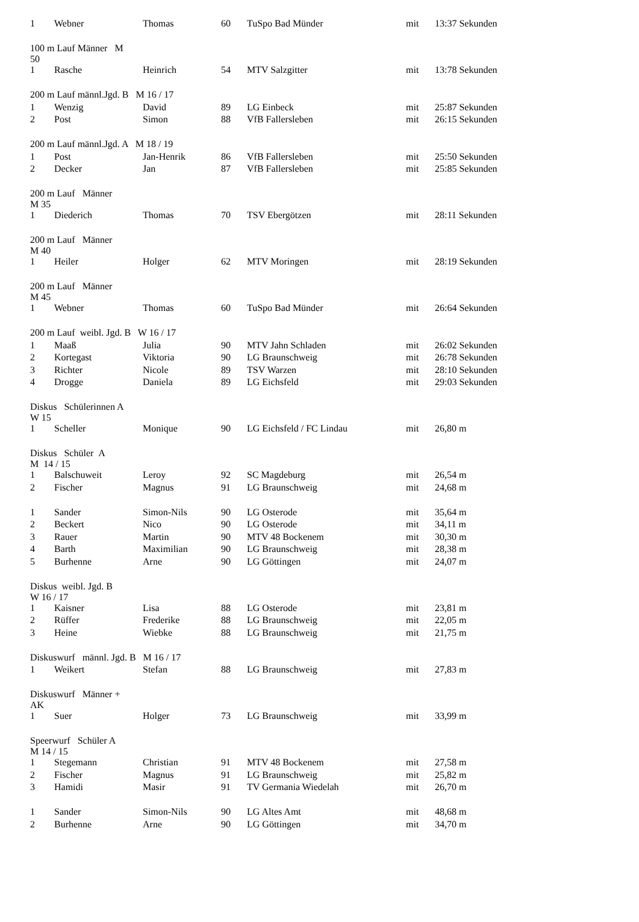| 1 | Webner | Thomas | 60 | TuSpo Bad Münder | mit | 13:37 Sekunden |
| 100 m Lauf Männer M 50 | | | | | | |
| 1 | Rasche | Heinrich | 54 | MTV Salzgitter | mit | 13:78 Sekunden |
| 200 m Lauf männl.Jgd. B M 16 / 17 | | | | | | |
| 1 | Wenzig | David | 89 | LG Einbeck | mit | 25:87 Sekunden |
| 2 | Post | Simon | 88 | VfB Fallersleben | mit | 26:15 Sekunden |
| 200 m Lauf männl.Jgd. A M 18 / 19 | | | | | | |
| 1 | Post | Jan-Henrik | 86 | VfB Fallersleben | mit | 25:50 Sekunden |
| 2 | Decker | Jan | 87 | VfB Fallersleben | mit | 25:85 Sekunden |
| 200 m Lauf Männer M 35 | | | | | | |
| 1 | Diederich | Thomas | 70 | TSV Ebergötzen | mit | 28:11 Sekunden |
| 200 m Lauf Männer M 40 | | | | | | |
| 1 | Heiler | Holger | 62 | MTV Moringen | mit | 28:19 Sekunden |
| 200 m Lauf Männer M 45 | | | | | | |
| 1 | Webner | Thomas | 60 | TuSpo Bad Münder | mit | 26:64 Sekunden |
| 200 m Lauf weibl. Jgd. B W 16 / 17 | | | | | | |
| 1 | Maaß | Julia | 90 | MTV Jahn Schladen | mit | 26:02 Sekunden |
| 2 | Kortegast | Viktoria | 90 | LG Braunschweig | mit | 26:78 Sekunden |
| 3 | Richter | Nicole | 89 | TSV Warzen | mit | 28:10 Sekunden |
| 4 | Drogge | Daniela | 89 | LG Eichsfeld | mit | 29:03 Sekunden |
| Diskus Schülerinnen A W 15 | | | | | | |
| 1 | Scheller | Monique | 90 | LG Eichsfeld / FC Lindau | mit | 26,80 m |
| Diskus Schüler A M 14 / 15 | | | | | | |
| 1 | Balschuweit | Leroy | 92 | SC Magdeburg | mit | 26,54 m |
| 2 | Fischer | Magnus | 91 | LG Braunschweig | mit | 24,68 m |
| 1 | Sander | Simon-Nils | 90 | LG Osterode | mit | 35,64 m |
| 2 | Beckert | Nico | 90 | LG Osterode | mit | 34,11 m |
| 3 | Rauer | Martin | 90 | MTV 48 Bockenem | mit | 30,30 m |
| 4 | Barth | Maximilian | 90 | LG Braunschweig | mit | 28,38 m |
| 5 | Burhenne | Arne | 90 | LG Göttingen | mit | 24,07 m |
| Diskus weibl. Jgd. B W 16 / 17 | | | | | | |
| 1 | Kaisner | Lisa | 88 | LG Osterode | mit | 23,81 m |
| 2 | Rüffer | Frederike | 88 | LG Braunschweig | mit | 22,05 m |
| 3 | Heine | Wiebke | 88 | LG Braunschweig | mit | 21,75 m |
| Diskuswurf männl. Jgd. B M 16 / 17 | | | | | | |
| 1 | Weikert | Stefan | 88 | LG Braunschweig | mit | 27,83 m |
| Diskuswurf Männer + AK | | | | | | |
| 1 | Suer | Holger | 73 | LG Braunschweig | mit | 33,99 m |
| Speerwurf Schüler A M 14 / 15 | | | | | | |
| 1 | Stegemann | Christian | 91 | MTV 48 Bockenem | mit | 27,58 m |
| 2 | Fischer | Magnus | 91 | LG Braunschweig | mit | 25,82 m |
| 3 | Hamidi | Masir | 91 | TV Germania Wiedelah | mit | 26,70 m |
| 1 | Sander | Simon-Nils | 90 | LG Altes Amt | mit | 48,68 m |
| 2 | Burhenne | Arne | 90 | LG Göttingen | mit | 34,70 m |